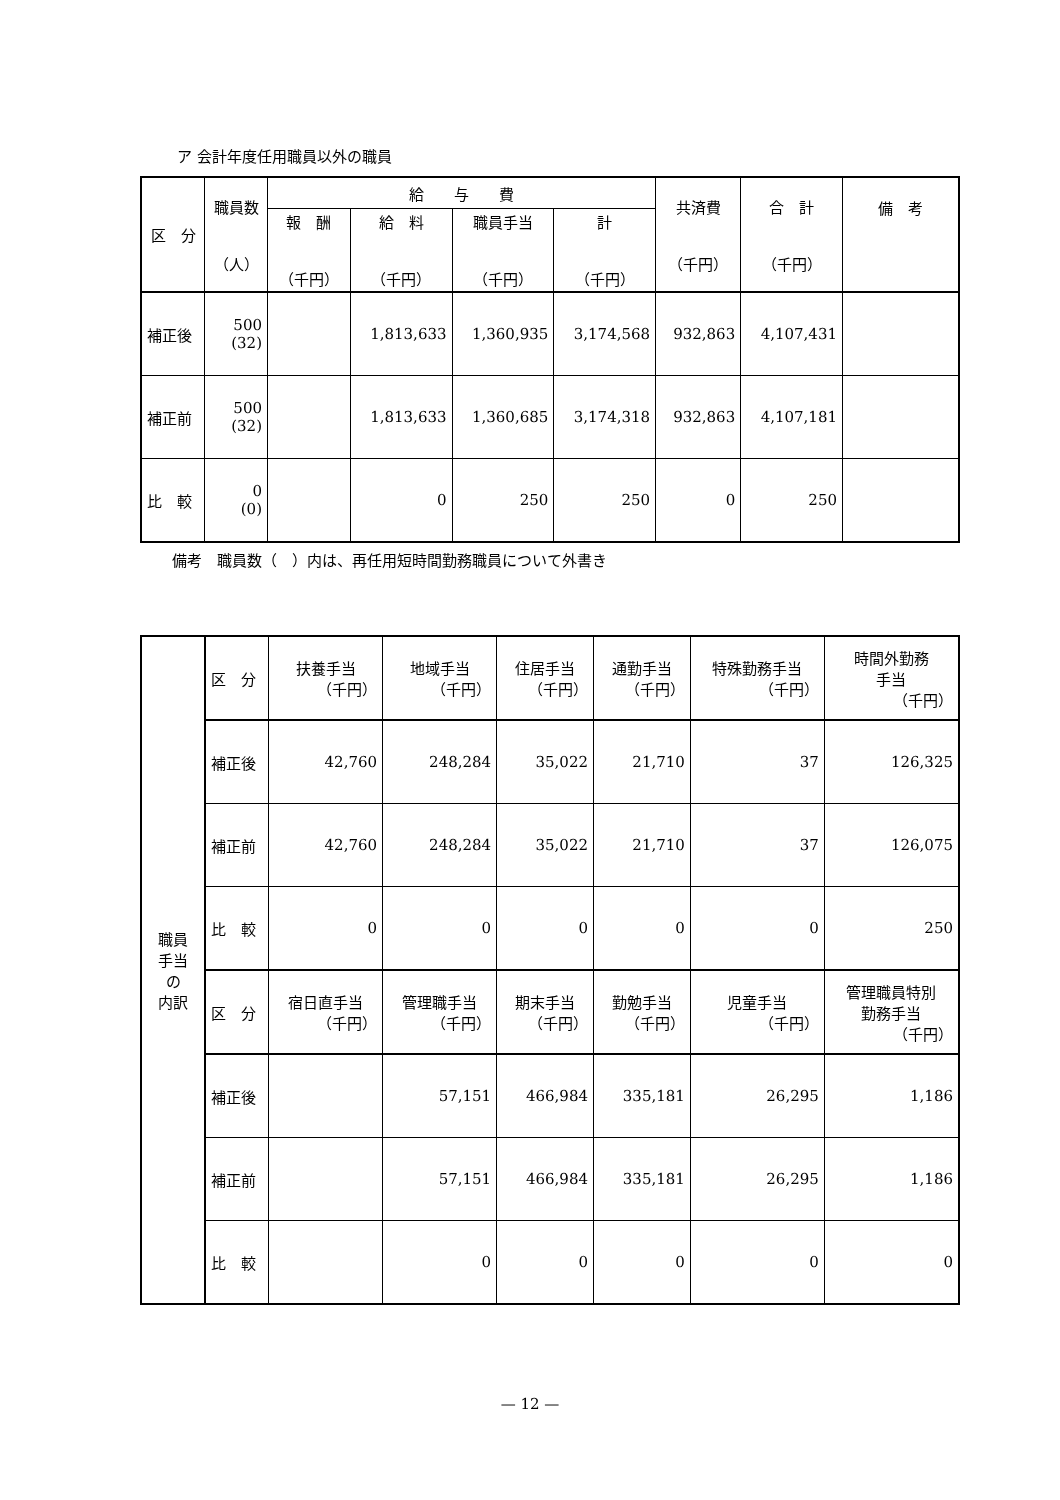ア 会計年度任用職員以外の職員
| 区 分 | 職員数 （人） | 給 与 費 | | | | 共済費 （千円） | 合 計 （千円） | 備 考 |
| --- | --- | --- | --- | --- | --- | --- | --- | --- |
| | | 報 酬 （千円） | 給 料 （千円） | 職員手当 （千円） | 計 （千円） | | | |
| 補正後 | 500 (32) | | 1,813,633 | 1,360,935 | 3,174,568 | 932,863 | 4,107,431 | |
| 補正前 | 500 (32) | | 1,813,633 | 1,360,685 | 3,174,318 | 932,863 | 4,107,181 | |
| 比 較 | 0 (0) | | 0 | 250 | 250 | 0 | 250 | |
備考　職員数（　）内は、再任用短時間勤務職員について外書き
| 職員 手当 の 内訳 | 区 分 | 扶養手当 （千円） | 地域手当 （千円） | 住居手当 （千円） | 通勤手当 （千円） | 特殊勤務手当 （千円） | 時間外勤務 手当 （千円） |
| | 補正後 | 42,760 | 248,284 | 35,022 | 21,710 | 37 | 126,325 |
| | 補正前 | 42,760 | 248,284 | 35,022 | 21,710 | 37 | 126,075 |
| | 比 較 | 0 | 0 | 0 | 0 | 0 | 250 |
| | 区 分 | 宿日直手当 （千円） | 管理職手当 （千円） | 期末手当 （千円） | 勤勉手当 （千円） | 児童手当 （千円） | 管理職員特別 勤務手当 （千円） |
| | 補正後 | | 57,151 | 466,984 | 335,181 | 26,295 | 1,186 |
| | 補正前 | | 57,151 | 466,984 | 335,181 | 26,295 | 1,186 |
| | 比 較 | | 0 | 0 | 0 | 0 | 0 |
— 12 —